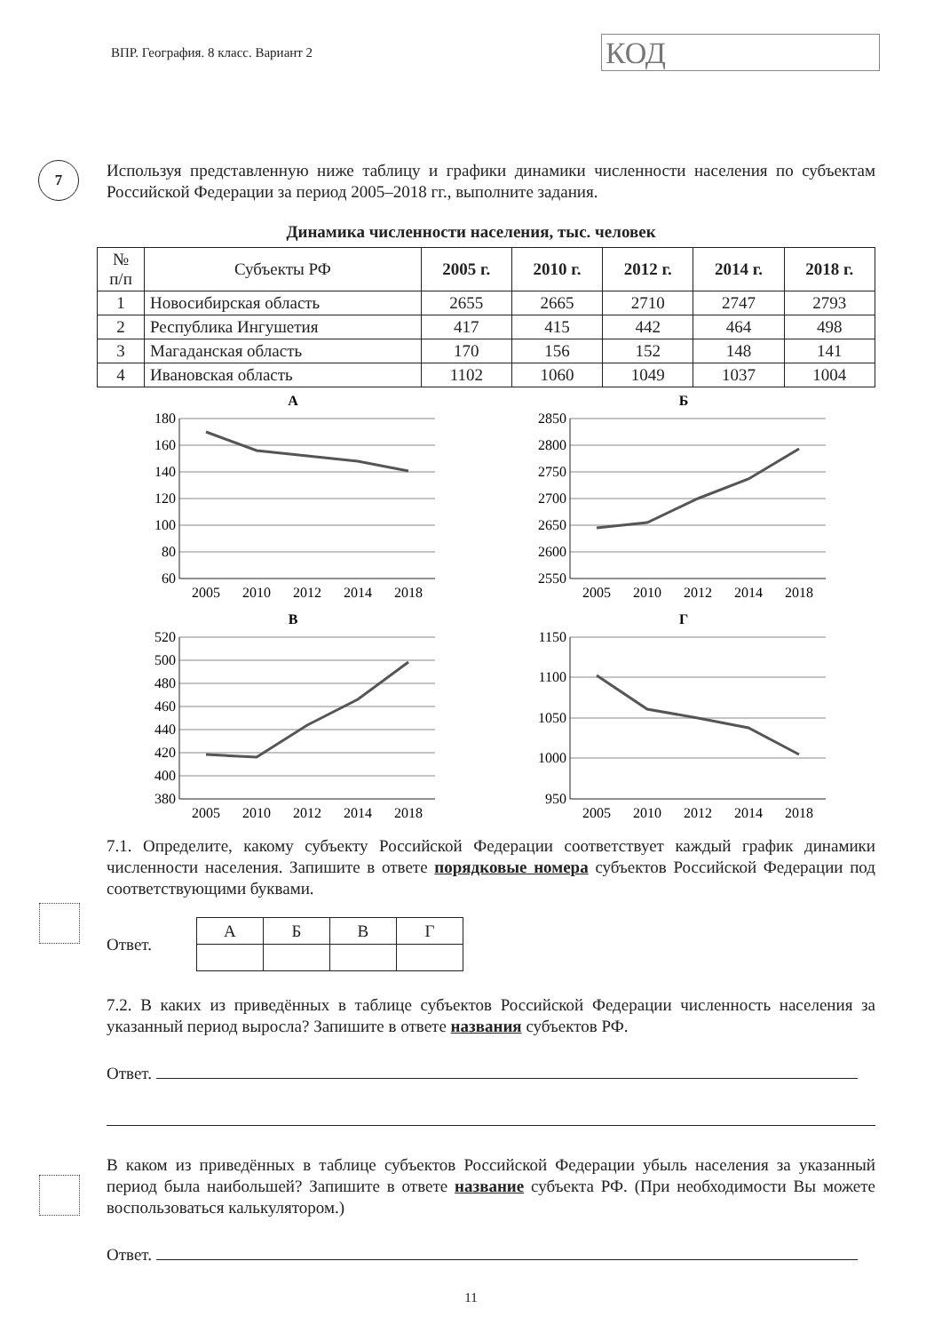ВПР. География. 8 класс. Вариант 2
КОД
7
Используя представленную ниже таблицу и графики динамики численности населения по субъектам Российской Федерации за период 2005–2018 гг., выполните задания.
Динамика численности населения, тыс. человек
| № п/п | Субъекты РФ | 2005 г. | 2010 г. | 2012 г. | 2014 г. | 2018 г. |
| --- | --- | --- | --- | --- | --- | --- |
| 1 | Новосибирская область | 2655 | 2665 | 2710 | 2747 | 2793 |
| 2 | Республика Ингушетия | 417 | 415 | 442 | 464 | 498 |
| 3 | Магаданская область | 170 | 156 | 152 | 148 | 141 |
| 4 | Ивановская область | 1102 | 1060 | 1049 | 1037 | 1004 |
А
180
160
140
120
100
80
60
2005
2010
2012
2014
2018
Б
2850
2800
2750
2700
2650
2600
2550
2005
2010
2012
2014
2018
В
520
500
480
460
440
420
400
380
2005
2010
2012
2014
2018
Г
1150
1100
1050
1000
950
2005
2010
2012
2014
2018
7.1. Определите, какому субъекту Российской Федерации соответствует каждый график динамики численности населения. Запишите в ответе порядковые номера субъектов Российской Федерации под соответствующими буквами.
Ответ.
| А | Б | В | Г |
7.2. В каких из приведённых в таблице субъектов Российской Федерации численность населения за указанный период выросла? Запишите в ответе названия субъектов РФ.
Ответ.
В каком из приведённых в таблице субъектов Российской Федерации убыль населения за указанный период была наибольшей? Запишите в ответе название субъекта РФ. (При необходимости Вы можете воспользоваться калькулятором.)
Ответ.
11